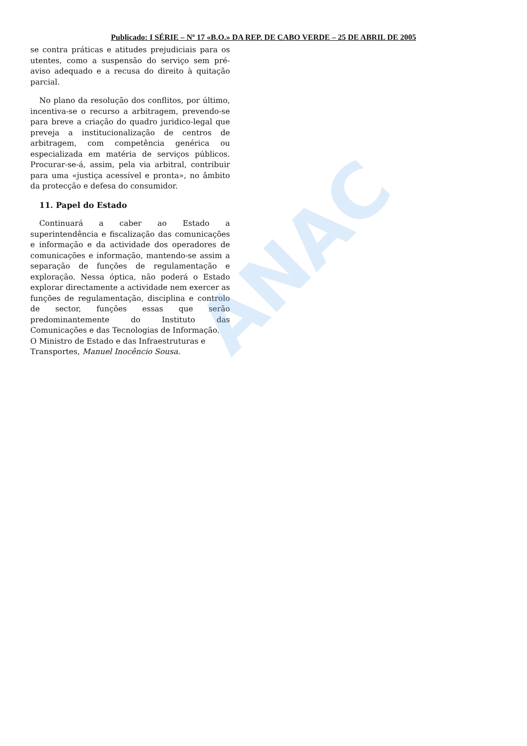ANAC
Publicado: I SÉRIE – Nº 17 «B.O.» DA REP. DE CABO VERDE – 25 DE ABRIL DE 2005
se contra práticas e atitudes prejudiciais para os utentes, como a suspensão do serviço sem pré-aviso adequado e a recusa do direito à quitação parcial.
No plano da resolução dos conflitos, por último, incentiva-se o recurso a arbitragem, prevendo-se para breve a criação do quadro juridico-legal que preveja a institucionalização de centros de arbitragem, com competência genérica ou especializada em matéria de serviços públicos. Procurar-se-á, assim, pela via arbitral, contribuir para uma «justiça acessível e pronta», no âmbito da protecção e defesa do consumidor.
11. Papel do Estado
Continuará a caber ao Estado a superintendência e fiscalização das comunicações e informação e da actividade dos operadores de comunicações e informação, mantendo-se assim a separação de funções de regulamentação e exploração. Nessa óptica, não poderá o Estado explorar directamente a actividade nem exercer as funções de regulamentação, disciplina e controlo de sector, funções essas que serão predominantemente do Instituto das Comunicações e das Tecnologias de Informação.
O Ministro de Estado e das Infraestruturas e Transportes, Manuel Inocêncio Sousa.